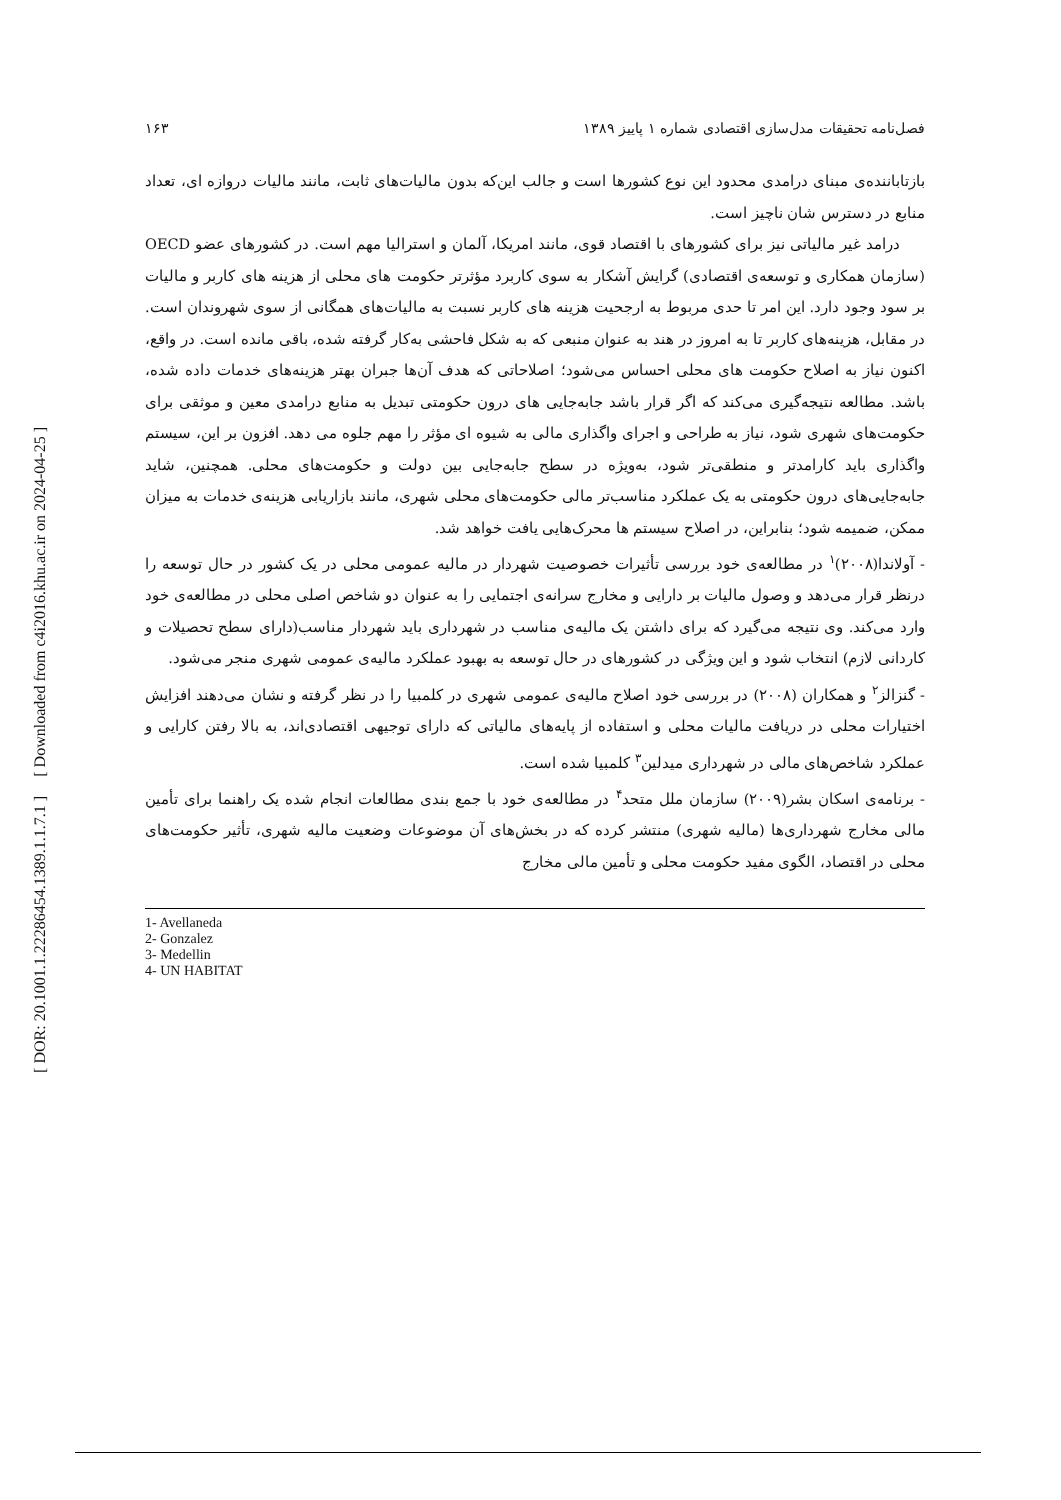[ Downloaded from c4i2016.khu.ac.ir on 2024-04-25 ]
[ DOR: 20.1001.1.22286454.1389.1.1.7.1 ]
فصل‌نامه تحقیقات مدل‌سازی اقتصادی شماره ۱ پاییز ۱۳۸۹ ۱۶۳
بازتاباننده‌ی مبنای درامدی محدود این نوع کشورها است و جالب این‌که بدون مالیات‌های ثابت، مانند مالیات دروازه ای، تعداد منابع در دسترس شان ناچیز است.
درامد غیر مالیاتی نیز برای کشورهای با اقتصاد قوی، مانند امریکا، آلمان و استرالیا مهم است. در کشورهای عضو OECD (سازمان همکاری و توسعه‌ی اقتصادی) گرایش آشکار به سوی کاربرد مؤثرتر حکومت های محلی از هزینه های کاربر و مالیات بر سود وجود دارد. این امر تا حدی مربوط به ارجحیت هزینه های کاربر نسبت به مالیات‌های همگانی از سوی شهروندان است. در مقابل، هزینه‌های کاربر تا به امروز در هند به عنوان منبعی که به شکل فاحشی به‌کار گرفته شده، باقی مانده است. در واقع، اکنون نیاز به اصلاح حکومت های محلی احساس می‌شود؛ اصلاحاتی که هدف آن‌ها جبران بهتر هزینه‌های خدمات داده شده، باشد. مطالعه نتیجه‌گیری می‌کند که اگر قرار باشد جابه‌جایی های درون حکومتی تبدیل به منابع درامدی معین و موثقی برای حکومت‌های شهری شود، نیاز به طراحی و اجرای واگذاری مالی به شیوه ای مؤثر را مهم جلوه می دهد. افزون بر این، سیستم واگذاری باید کارامدتر و منطقی‌تر شود، به‌ویژه در سطح جابه‌جایی بین دولت و حکومت‌های محلی. همچنین، شاید جابه‌جایی‌های درون حکومتی به یک عملکرد مناسب‌تر مالی حکومت‌های محلی شهری، مانند بازاریابی هزینه‌ی خدمات به میزان ممکن، ضمیمه شود؛ بنابراین، در اصلاح سیستم ها محرک‌هایی یافت خواهد شد.
- آولاندا(۲۰۰۸)<sup>۱</sup> در مطالعه‌ی خود بررسی تأثیرات خصوصیت شهردار در مالیه عمومی محلی در یک کشور در حال توسعه را درنظر قرار می‌دهد و وصول مالیات بر دارایی و مخارج سرانه‌ی اجتمایی را به عنوان دو شاخص اصلی محلی در مطالعه‌ی خود وارد می‌کند. وی نتیجه می‌گیرد که برای داشتن یک مالیه‌ی مناسب در شهرداری باید شهردار مناسب(دارای سطح تحصیلات و کاردانی لازم) انتخاب شود و این ویژگی در کشورهای در حال توسعه به بهبود عملکرد مالیه‌ی عمومی شهری منجر می‌شود.
- گنزالز<sup>۲</sup> و همکاران (۲۰۰۸) در بررسی خود اصلاح مالیه‌ی عمومی شهری در کلمبیا را در نظر گرفته و نشان می‌دهند افزایش اختیارات محلی در دریافت مالیات محلی و استفاده از پایه‌های مالیاتی که دارای توجیهی اقتصادی‌اند، به بالا رفتن کارایی و عملکرد شاخص‌های مالی در شهرداری میدلین<sup>۳</sup> کلمبیا شده است.
- برنامه‌ی اسکان بشر(۲۰۰۹) سازمان ملل متحد<sup>۴</sup> در مطالعه‌ی خود با جمع بندی مطالعات انجام شده یک راهنما برای تأمین مالی مخارج شهرداری‌ها (مالیه شهری) منتشر کرده که در بخش‌های آن موضوعات وضعیت مالیه شهری، تأثیر حکومت‌های محلی در اقتصاد، الگوی مفید حکومت محلی و تأمین مالی مخارج
1- Avellaneda
2- Gonzalez
3- Medellin
4- UN HABITAT